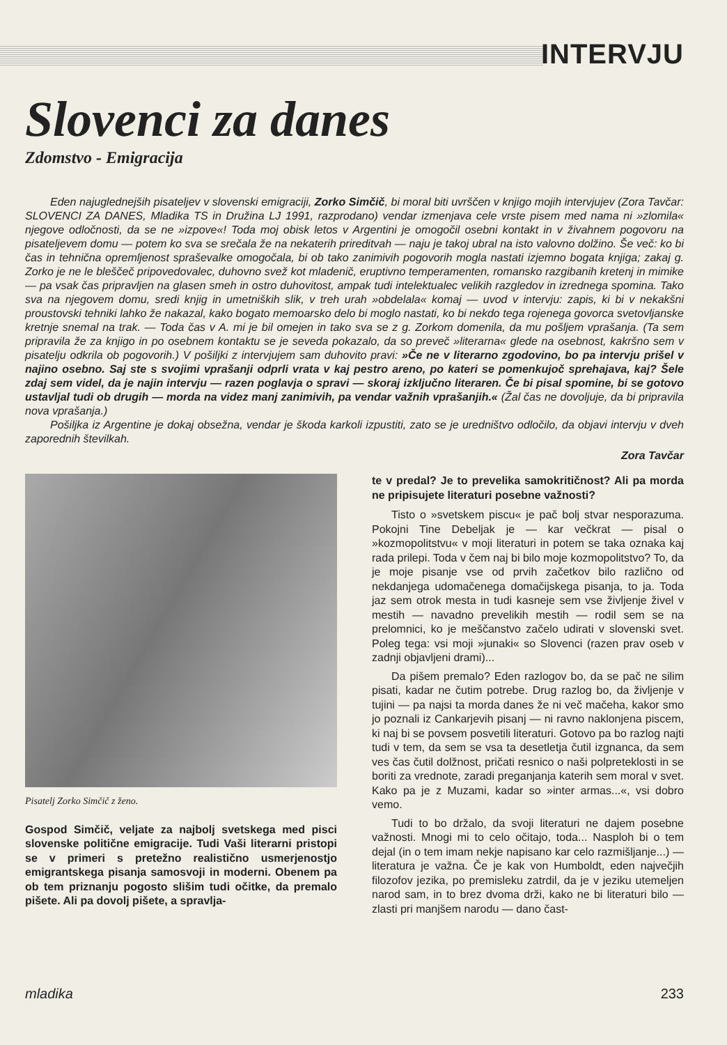INTERVJU
Slovenci za danes
Zdomstvo - Emigracija
Eden najuglednejših pisateljev v slovenski emigraciji, Zorko Simčič, bi moral biti uvrščen v knjigo mojih intervjujev (Zora Tavčar: SLOVENCI ZA DANES, Mladika TS in Družina LJ 1991, razprodano) vendar izmenjava cele vrste pisem med nama ni »zlomila« njegove odločnosti, da se ne »izpove«! Toda moj obisk letos v Argentini je omogočil osebni kontakt in v živahnem pogovoru na pisateljevem domu — potem ko sva se srečala že na nekaterih prireditvah — naju je takoj ubral na isto valovno dolžino. Še več: ko bi čas in tehnična opremljenost spraševalke omogočala, bi ob tako zanimivih pogovorih mogla nastati izjemno bogata knjiga; zakaj g. Zorko je ne le bleščeč pripovedovalec, duhovno svež kot mladenič, eruptivno temperamenten, romansko razgibanih kretenj in mimike — pa vsak čas pripravljen na glasen smeh in ostro duhovitost, ampak tudi intelektualec velikih razgledov in izrednega spomina. Tako sva na njegovem domu, sredi knjig in umetniških slik, v treh urah »obdelala« komaj — uvod v intervju: zapis, ki bi v nekakšni proustovski tehniki lahko že nakazal, kako bogato memoarsko delo bi moglo nastati, ko bi nekdo tega rojenega govorca svetovljanske kretnje snemal na trak. — Toda čas v A. mi je bil omejen in tako sva se z g. Zorkom domenila, da mu pošljem vprašanja. (Ta sem pripravila že za knjigo in po osebnem kontaktu se je seveda pokazalo, da so preveč »literarna« glede na osebnost, kakršno sem v pisatelju odkrila ob pogovorih.) V pošiljki z intervjujem sam duhovito pravi: »Če ne v literarno zgodovino, bo pa intervju prišel v najino osebno. Saj ste s svojimi vprašanji odprli vrata v kaj pestro areno, po kateri se pomenkujoč sprehajava, kaj? Šele zdaj sem videl, da je najin intervju — razen poglavja o spravi — skoraj izključno literaren. Če bi pisal spomine, bi se gotovo ustavljal tudi ob drugih — morda na videz manj zanimivih, pa vendar važnih vprašanjih.« (Žal čas ne dovoljuje, da bi pripravila nova vprašanja.)
Pošiljka iz Argentine je dokaj obsežna, vendar je škoda karkoli izpustiti, zato se je uredništvo odločilo, da objavi intervju v dveh zaporednih številkah.
Zora Tavčar
Pisatelj Zorko Simčič z ženo.
Gospod Simčič, veljate za najbolj svetskega med pisci slovenske politične emigracije. Tudi Vaši literarni pristopi se v primeri s pretežno realistično usmerjenostjo emigrantskega pisanja samosvoji in moderni. Obenem pa ob tem priznanju pogosto slišim tudi očitke, da premalo pišete. Ali pa dovolj pišete, a spravlja-
te v predal? Je to prevelika samokritičnost? Ali pa morda ne pripisujete literaturi posebne važnosti?
Tisto o »svetskem piscu« je pač bolj stvar nesporazuma. Pokojni Tine Debeljak je — kar večkrat — pisal o »kozmopolitstvu« v moji literaturi in potem se taka oznaka kaj rada prilepi. Toda v čem naj bi bilo moje kozmopolitstvo? To, da je moje pisanje vse od prvih začetkov bilo različno od nekdanjega udomačenega domačijskega pisanja, to ja. Toda jaz sem otrok mesta in tudi kasneje sem vse življenje živel v mestih — navadno prevelikih mestih — rodil sem se na prelomnici, ko je meščanstvo začelo udirati v slovenski svet. Poleg tega: vsi moji »junaki« so Slovenci (razen prav oseb v zadnji objavljeni drami)...
Da pišem premalo? Eden razlogov bo, da se pač ne silim pisati, kadar ne čutim potrebe. Drug razlog bo, da življenje v tujini — pa najsi ta morda danes že ni več mačeha, kakor smo jo poznali iz Cankarjevih pisanj — ni ravno naklonjena piscem, ki naj bi se povsem posvetili literaturi. Gotovo pa bo razlog najti tudi v tem, da sem se vsa ta desetletja čutil izgnanca, da sem ves čas čutil dolžnost, pričati resnico o naši polpreteklosti in se boriti za vrednote, zaradi preganjanja katerih sem moral v svet. Kako pa je z Muzami, kadar so »inter armas...«, vsi dobro vemo.
Tudi to bo držalo, da svoji literaturi ne dajem posebne važnosti. Mnogi mi to celo očitajo, toda... Nasploh bi o tem dejal (in o tem imam nekje napisano kar celo razmišljanje...) — literatura je važna. Če je kak von Humboldt, eden največjih filozofov jezika, po premisleku zatrdil, da je v jeziku utemeljen narod sam, in to brez dvoma drži, kako ne bi literaturi bilo — zlasti pri manjšem narodu — dano čast-
mladika 233